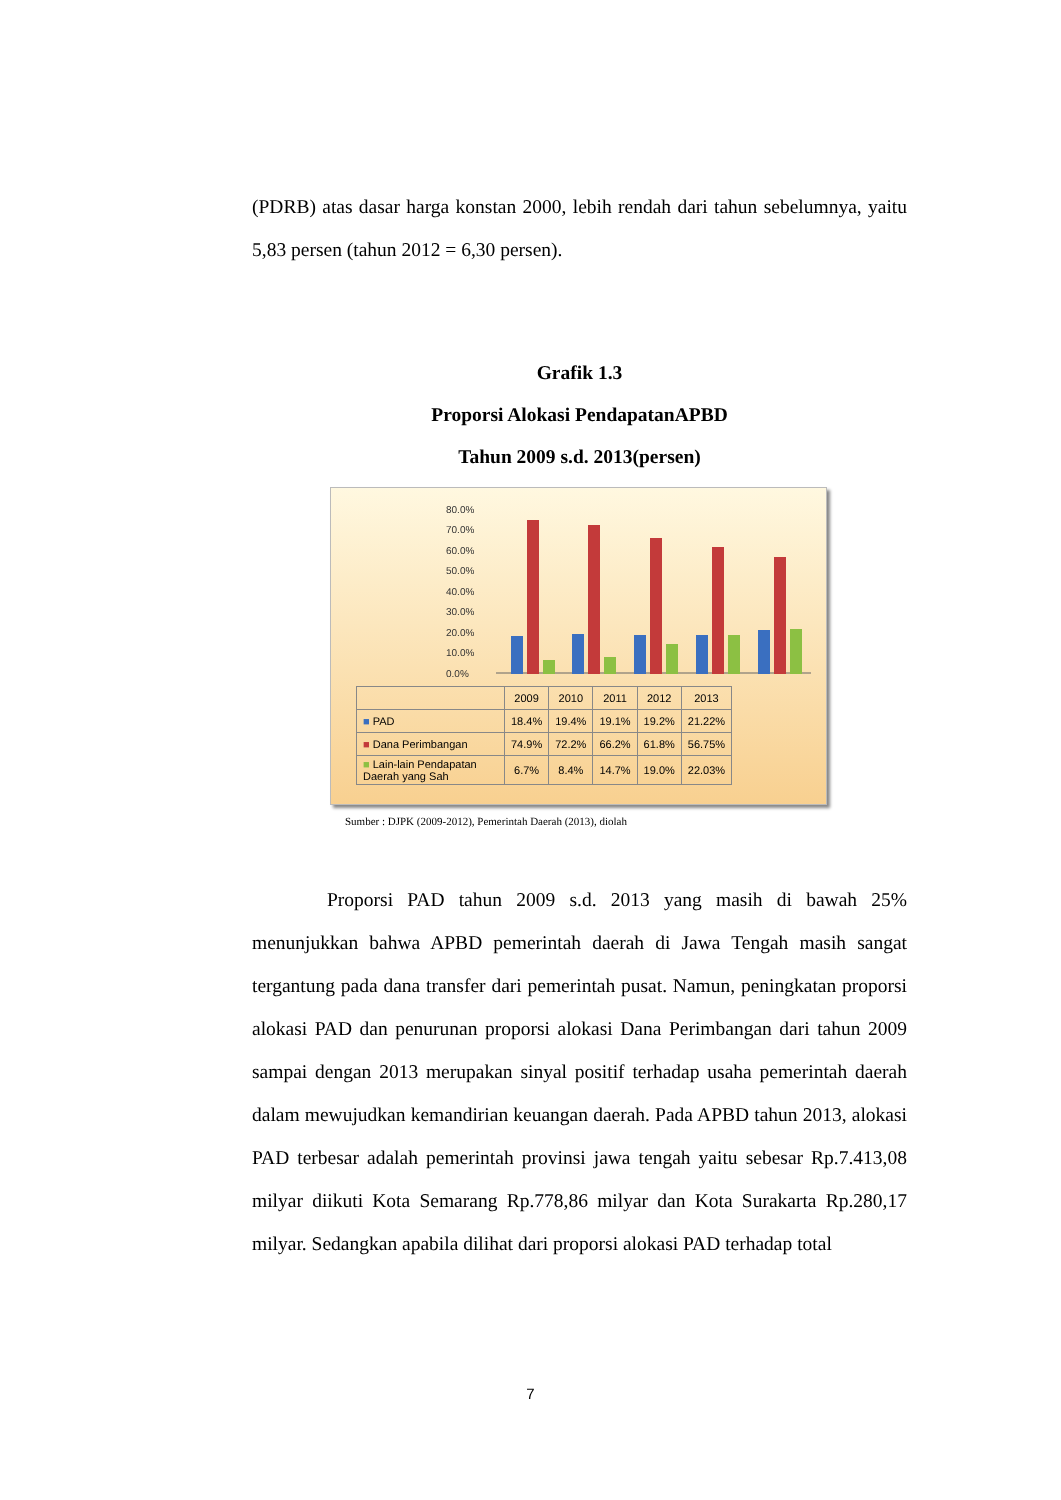(PDRB) atas dasar harga konstan 2000, lebih rendah dari tahun sebelumnya, yaitu 5,83 persen (tahun 2012 = 6,30 persen).
Grafik 1.3
Proporsi Alokasi PendapatanAPBD
Tahun 2009 s.d. 2013(persen)
80.0%
70.0%
60.0%
50.0%
40.0%
30.0%
20.0%
10.0%
0.0%
| | 2009 | 2010 | 2011 | 2012 | 2013 |
| --- | --- | --- | --- | --- | --- |
| ■ PAD | 18.4% | 19.4% | 19.1% | 19.2% | 21.22% |
| ■ Dana Perimbangan | 74.9% | 72.2% | 66.2% | 61.8% | 56.75% |
| ■ Lain-lain Pendapatan Daerah yang Sah | 6.7% | 8.4% | 14.7% | 19.0% | 22.03% |
Sumber : DJPK (2009-2012), Pemerintah Daerah (2013), diolah
Proporsi PAD tahun 2009 s.d. 2013 yang masih di bawah 25% menunjukkan bahwa APBD pemerintah daerah di Jawa Tengah masih sangat tergantung pada dana transfer dari pemerintah pusat. Namun, peningkatan proporsi alokasi PAD dan penurunan proporsi alokasi Dana Perimbangan dari tahun 2009 sampai dengan 2013 merupakan sinyal positif terhadap usaha pemerintah daerah dalam mewujudkan kemandirian keuangan daerah. Pada APBD tahun 2013, alokasi PAD terbesar adalah pemerintah provinsi jawa tengah yaitu sebesar Rp.7.413,08 milyar diikuti Kota Semarang Rp.778,86 milyar dan Kota Surakarta Rp.280,17 milyar. Sedangkan apabila dilihat dari proporsi alokasi PAD terhadap total
7